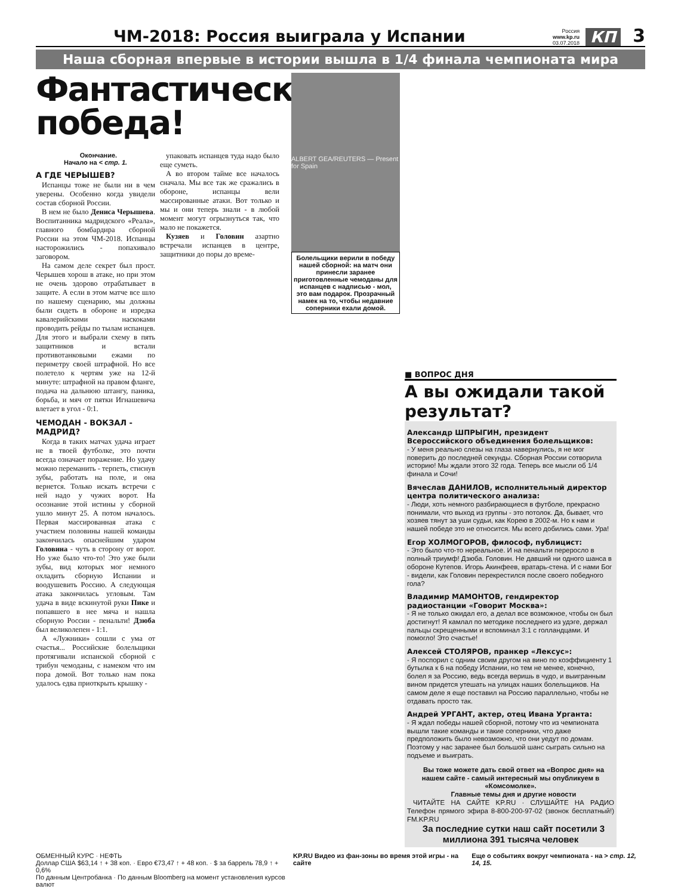ЧМ-2018: Россия выиграла у Испании
Россия
www.kp.ru
03.07.2018
КП
3
Наша сборная впервые в истории вышла в 1/4 финала чемпионата мира
Фантастическая победа!
Окончание.
Начало на < стр. 1.
А ГДЕ ЧЕРЫШЕВ?
Испанцы тоже не были ни в чем уверены. Особенно когда увидели состав сборной России.
В нем не было Дениса Черышева. Воспитанника мадридского «Реала», главного бомбардира сборной России на этом ЧМ-2018. Испанцы насторожились - попахивало заговором.
На самом деле секрет был прост. Черышев хорош в атаке, но при этом не очень здорово отрабатывает в защите. А если в этом матче все шло по нашему сценарию, мы должны были сидеть в обороне и изредка кавалерийскими наскоками проводить рейды по тылам испанцев. Для этого и выбрали схему в пять защитников и встали противотанковыми ежами по периметру своей штрафной. Но все полетело к чертям уже на 12-й минуте: штрафной на правом фланге, подача на дальнюю штангу, паника, борьба, и мяч от пятки Игнашевича влетает в угол - 0:1.
ЧЕМОДАН - ВОКЗАЛ - МАДРИД?
Когда в таких матчах удача играет не в твоей футболке, это почти всегда означает поражение. Но удачу можно переманить - терпеть, стиснув зубы, работать на поле, и она вернется. Только искать встречи с ней надо у чужих ворот. На осознание этой истины у сборной ушло минут 25. А потом началось. Первая массированная атака с участием половины нашей команды закончилась опаснейшим ударом Головина - чуть в сторону от ворот. Но уже было что-то! Это уже были зубы, вид которых мог немного охладить сборную Испании и воодушевить Россию. А следующая атака закончилась угловым. Там удача в виде вскинутой руки Пике и попавшего в нее мяча и нашла сборную России - пенальти! Дзюба был великолепен - 1:1.
А «Лужники» сошли с ума от счастья... Российские болельщики протягивали испанской сборной с трибун чемоданы, с намеком что им пора домой. Вот только нам пока удалось едва приоткрыть крышку -
упаковать испанцев туда надо было еще суметь.
А во втором тайме все началось сначала. Мы все так же сражались в обороне, испанцы вели массированные атаки. Вот только и мы и они теперь знали - в любой момент могут огрызнуться так, что мало не покажется.
Кузяев и Головин азартно встречали испанцев в центре, защитники до поры до време-
ALBERT GEA/REUTERS — Present for Spain
Болельщики верили в победу нашей сборной: на матч они принесли заранее приготовленные чемоданы для испанцев с надписью - мол, это вам подарок. Прозрачный намек на то, чтобы недавние соперники ехали домой.
■ ВОПРОС ДНЯ
А вы ожидали такой результат?
Александр ШПРЫГИН, президент Всероссийского объединения болельщиков:
- У меня реально слезы на глаза навернулись, я не мог поверить до последней секунды. Сборная России сотворила историю! Мы ждали этого 32 года. Теперь все мысли об 1/4 финала и Сочи!
Вячеслав ДАНИЛОВ, исполнительный директор центра политического анализа:
- Люди, хоть немного разбирающиеся в футболе, прекрасно понимали, что выход из группы - это потолок. Да, бывает, что хозяев тянут за уши судьи, как Корею в 2002-м. Но к нам и нашей победе это не относится. Мы всего добились сами. Ура!
Егор ХОЛМОГОРОВ, философ, публицист:
- Это было что-то нереальное. И на пенальти переросло в полный триумф! Дзюба. Головин. Не давший ни одного шанса в обороне Кутепов. Игорь Акинфеев, вратарь-стена. И с нами Бог - видели, как Головин перекрестился после своего победного гола?
Владимир МАМОНТОВ, гендиректор радиостанции «Говорит Москва»:
- Я не только ожидал его, а делал все возможное, чтобы он был достигнут! Я камлал по методике последнего из удэге, держал пальцы скрещенными и вспоминал 3:1 с голландцами. И помогло! Это счастье!
Алексей СТОЛЯРОВ, пранкер «Лексус»:
- Я поспорил с одним своим другом на вино по коэффициенту 1 бутылка к 6 на победу Испании, но тем не менее, конечно, болел я за Россию, ведь всегда веришь в чудо, и выигранным вином придется утешать на улицах наших болельщиков. На самом деле я еще поставил на Россию параллельно, чтобы не отдавать просто так.
Андрей УРГАНТ, актер, отец Ивана Урганта:
- Я ждал победы нашей сборной, потому что из чемпионата вышли такие команды и такие соперники, что даже предположить было невозможно, что они уедут по домам. Поэтому у нас заранее был большой шанс сыграть сильно на подъеме и выиграть.
Вы тоже можете дать свой ответ на «Вопрос дня» на нашем сайте - самый интересный мы опубликуем в «Комсомолке».
Главные темы дня и другие новости
ЧИТАЙТЕ НА САЙТЕ KP.RU · СЛУШАЙТЕ НА РАДИО Телефон прямого эфира 8-800-200-97-02 (звонок бесплатный!) FM.KP.RU
За последние сутки наш сайт посетили 3 миллиона 391 тысяча человек
ОБМЕННЫЙ КУРС · НЕФТЬ
Доллар США $63,14 ↑ + 38 коп. · Евро €73,47 ↑ + 48 коп. · $ за баррель 78,9 ↑ + 0,6%
По данным Центробанка · По данным Bloomberg на момент установления курсов валют
KP.RU Видео из фан-зоны во время этой игры - на сайте
Еще о событиях вокруг чемпионата - на > стр. 12, 14, 15.